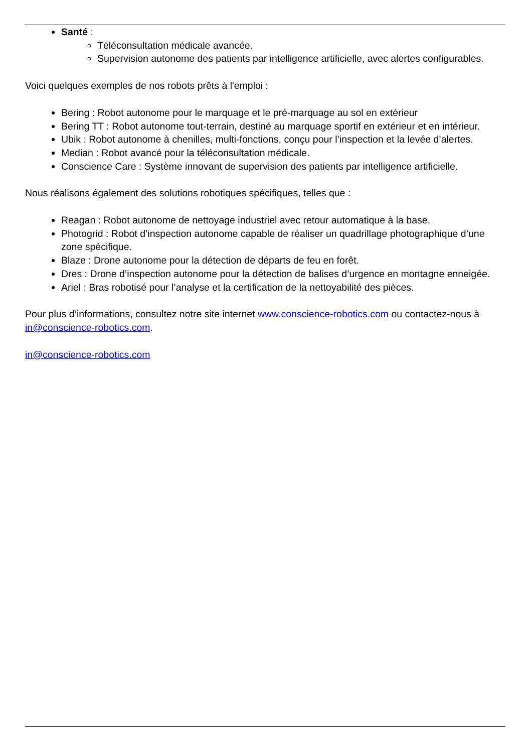Santé :
Téléconsultation médicale avancée.
Supervision autonome des patients par intelligence artificielle, avec alertes configurables.
Voici quelques exemples de nos robots prêts à l'emploi :
Bering : Robot autonome pour le marquage et le pré-marquage au sol en extérieur
Bering TT : Robot autonome tout-terrain, destiné au marquage sportif en extérieur et en intérieur.
Ubik : Robot autonome à chenilles, multi-fonctions, conçu pour l’inspection et la levée d’alertes.
Median : Robot avancé pour la téléconsultation médicale.
Conscience Care : Système innovant de supervision des patients par intelligence artificielle.
Nous réalisons également des solutions robotiques spécifiques, telles que :
Reagan : Robot autonome de nettoyage industriel avec retour automatique à la base.
Photogrid : Robot d’inspection autonome capable de réaliser un quadrillage photographique d’une zone spécifique.
Blaze : Drone autonome pour la détection de départs de feu en forêt.
Dres : Drone d’inspection autonome pour la détection de balises d’urgence en montagne enneigée.
Ariel : Bras robotisé pour l’analyse et la certification de la nettoyabilité des pièces.
Pour plus d’informations, consultez notre site internet www.conscience-robotics.com ou contactez-nous à in@conscience-robotics.com.
in@conscience-robotics.com